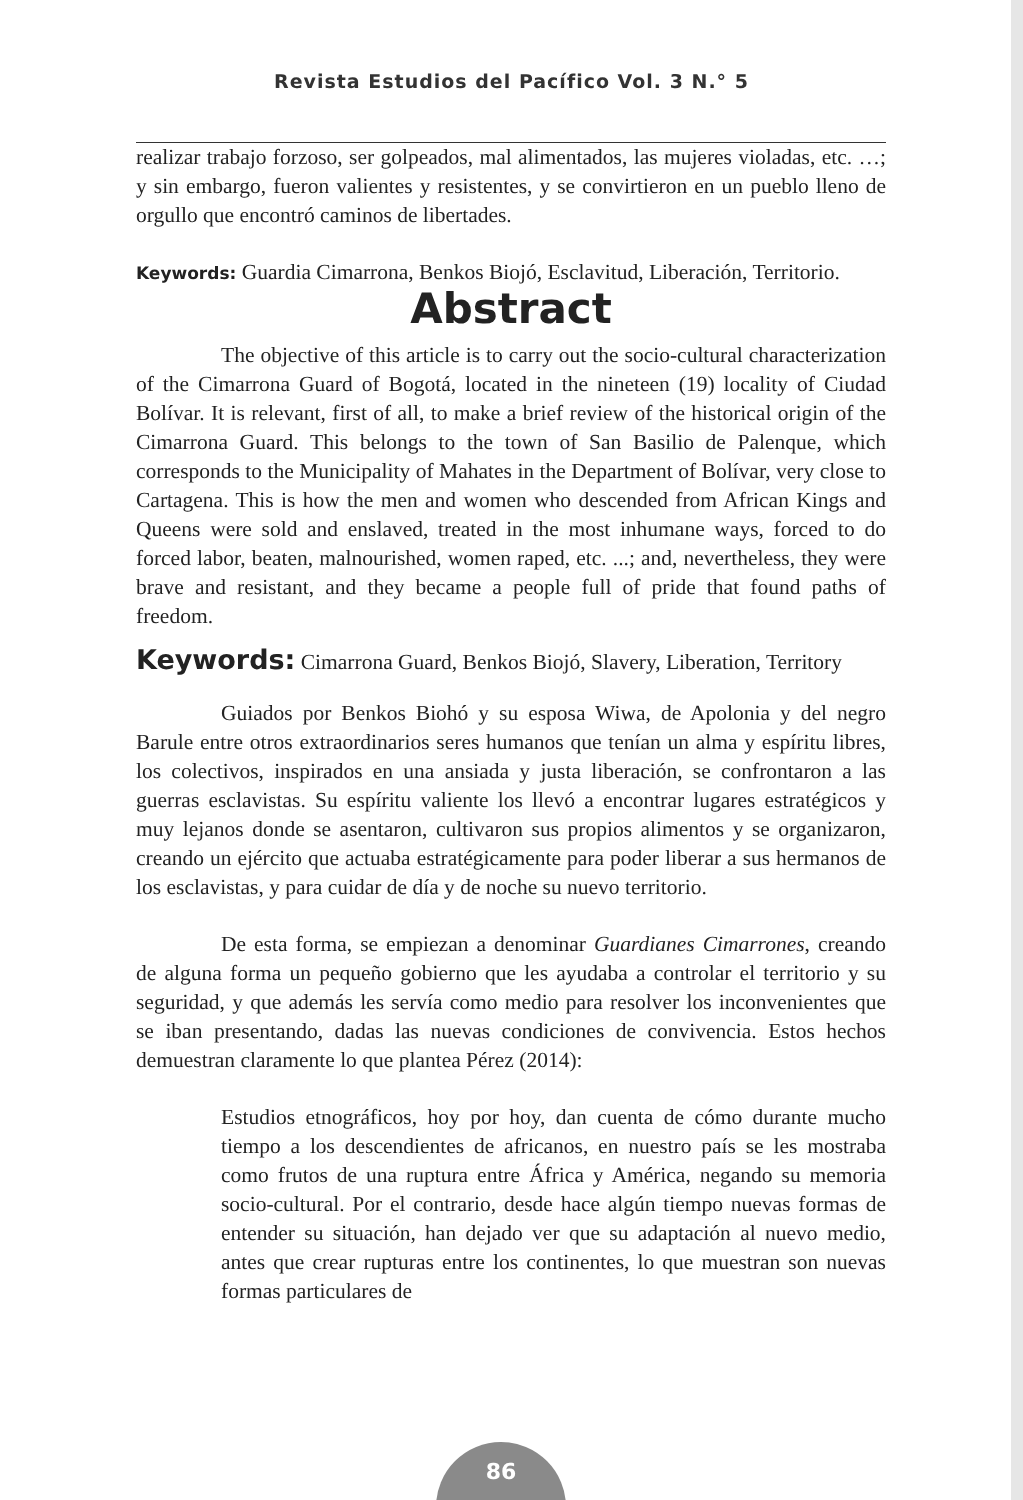Revista Estudios del Pacífico Vol. 3 N.° 5
realizar trabajo forzoso, ser golpeados, mal alimentados, las mujeres violadas, etc. …; y sin embargo, fueron valientes y resistentes, y se convirtieron en un pueblo lleno de orgullo que encontró caminos de libertades.
Keywords: Guardia Cimarrona, Benkos Biojó, Esclavitud, Liberación, Territorio.
Abstract
The objective of this article is to carry out the socio-cultural characterization of the Cimarrona Guard of Bogotá, located in the nineteen (19) locality of Ciudad Bolívar. It is relevant, first of all, to make a brief review of the historical origin of the Cimarrona Guard. This belongs to the town of San Basilio de Palenque, which corresponds to the Municipality of Mahates in the Department of Bolívar, very close to Cartagena. This is how the men and women who descended from African Kings and Queens were sold and enslaved, treated in the most inhumane ways, forced to do forced labor, beaten, malnourished, women raped, etc. ...; and, nevertheless, they were brave and resistant, and they became a people full of pride that found paths of freedom.
Keywords: Cimarrona Guard, Benkos Biojó, Slavery, Liberation, Territory
Guiados por Benkos Biohó y su esposa Wiwa, de Apolonia y del negro Barule entre otros extraordinarios seres humanos que tenían un alma y espíritu libres, los colectivos, inspirados en una ansiada y justa liberación, se confrontaron a las guerras esclavistas. Su espíritu valiente los llevó a encontrar lugares estratégicos y muy lejanos donde se asentaron, cultivaron sus propios alimentos y se organizaron, creando un ejército que actuaba estratégicamente para poder liberar a sus hermanos de los esclavistas, y para cuidar de día y de noche su nuevo territorio.
De esta forma, se empiezan a denominar Guardianes Cimarrones, creando de alguna forma un pequeño gobierno que les ayudaba a controlar el territorio y su seguridad, y que además les servía como medio para resolver los inconvenientes que se iban presentando, dadas las nuevas condiciones de convivencia. Estos hechos demuestran claramente lo que plantea Pérez (2014):
Estudios etnográficos, hoy por hoy, dan cuenta de cómo durante mucho tiempo a los descendientes de africanos, en nuestro país se les mostraba como frutos de una ruptura entre África y América, negando su memoria socio-cultural. Por el contrario, desde hace algún tiempo nuevas formas de entender su situación, han dejado ver que su adaptación al nuevo medio, antes que crear rupturas entre los continentes, lo que muestran son nuevas formas particulares de
86